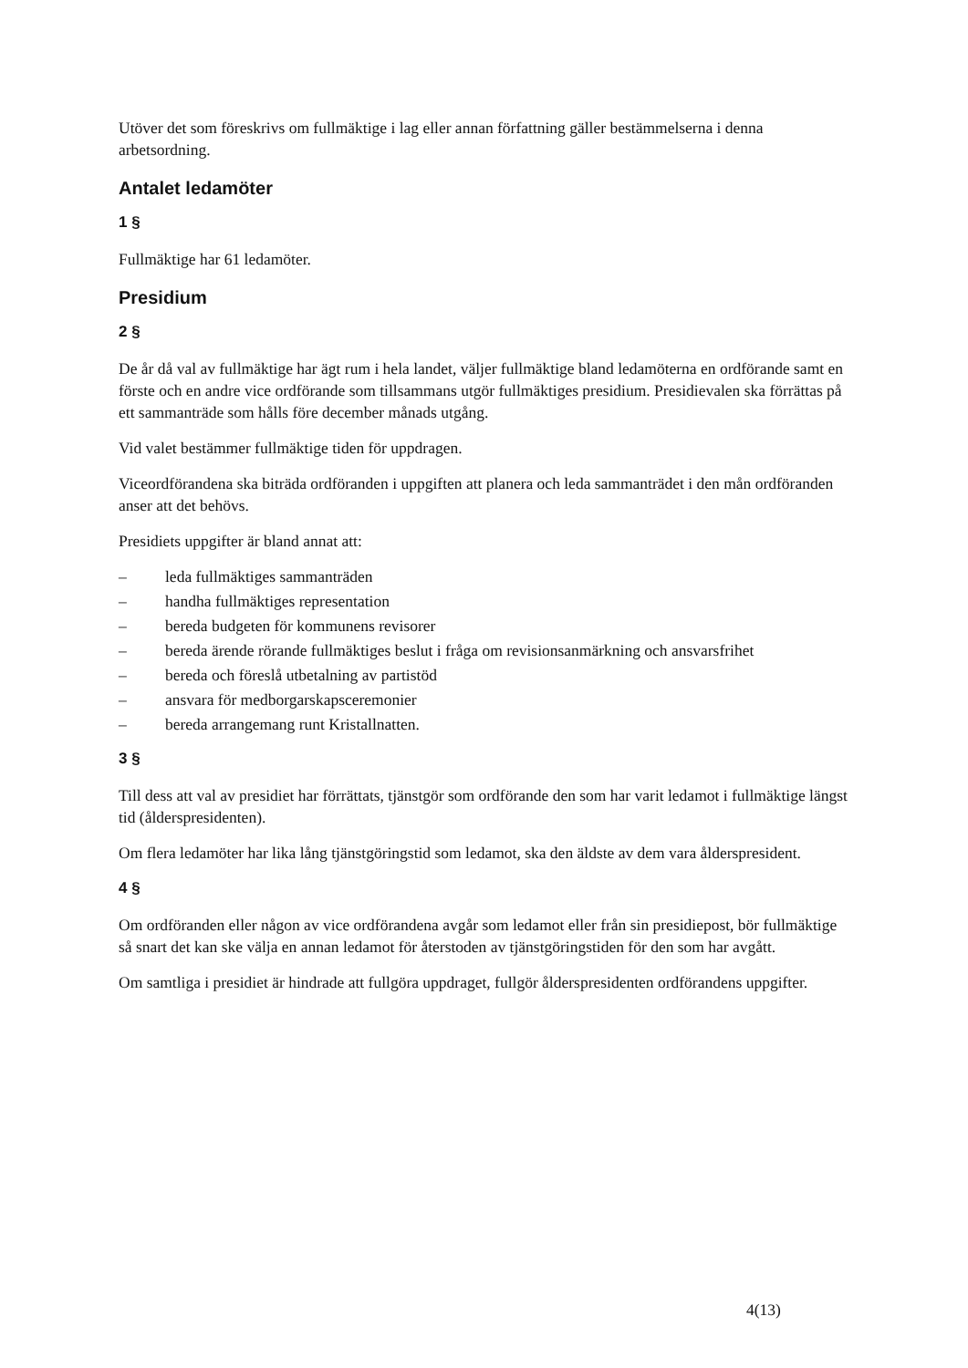Utöver det som föreskrivs om fullmäktige i lag eller annan författning gäller bestämmelserna i denna arbetsordning.
Antalet ledamöter
1 §
Fullmäktige har 61 ledamöter.
Presidium
2 §
De år då val av fullmäktige har ägt rum i hela landet, väljer fullmäktige bland ledamöterna en ordförande samt en förste och en andre vice ordförande som tillsammans utgör fullmäktiges presidium. Presidievalen ska förrättas på ett sammanträde som hålls före december månads utgång.
Vid valet bestämmer fullmäktige tiden för uppdragen.
Viceordförandena ska biträda ordföranden i uppgiften att planera och leda sammanträdet i den mån ordföranden anser att det behövs.
Presidiets uppgifter är bland annat att:
– leda fullmäktiges sammanträden
– handha fullmäktiges representation
– bereda budgeten för kommunens revisorer
– bereda ärende rörande fullmäktiges beslut i fråga om revisionsanmärkning och ansvarsfrihet
– bereda och föreslå utbetalning av partistöd
– ansvara för medborgarskapsceremonier
– bereda arrangemang runt Kristallnatten.
3 §
Till dess att val av presidiet har förrättats, tjänstgör som ordförande den som har varit ledamot i fullmäktige längst tid (ålderspresidenten).
Om flera ledamöter har lika lång tjänstgöringstid som ledamot, ska den äldste av dem vara ålderspresident.
4 §
Om ordföranden eller någon av vice ordförandena avgår som ledamot eller från sin presidiepost, bör fullmäktige så snart det kan ske välja en annan ledamot för återstoden av tjänstgöringstiden för den som har avgått.
Om samtliga i presidiet är hindrade att fullgöra uppdraget, fullgör ålderspresidenten ordförandens uppgifter.
4(13)